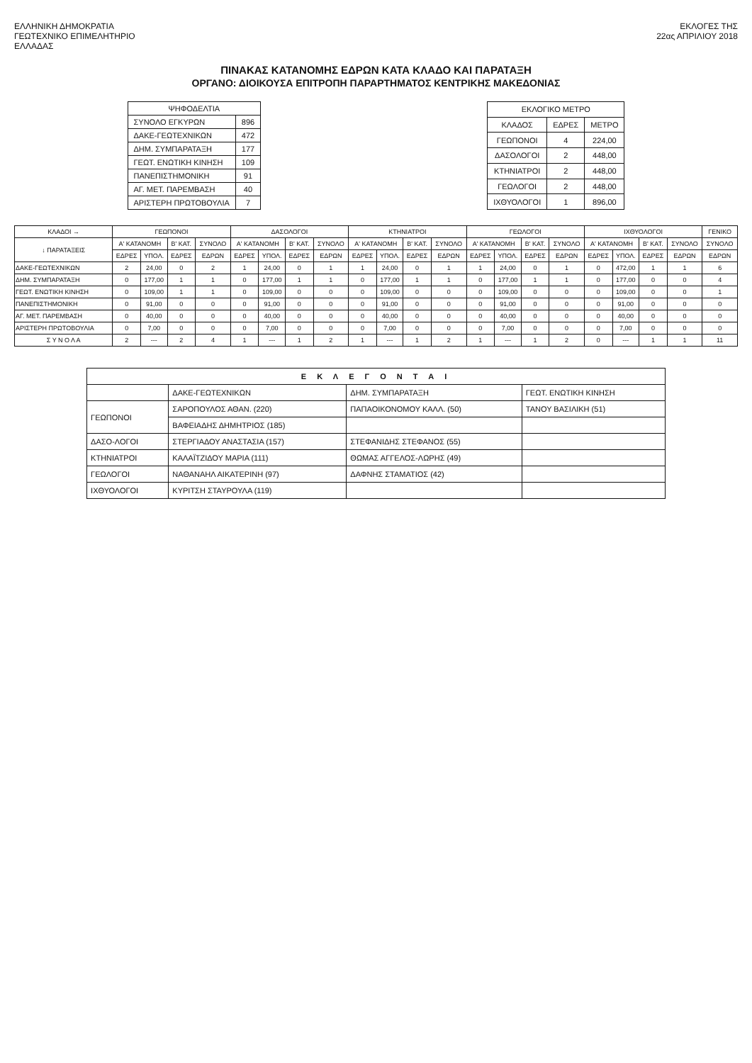ΕΛΛΗΝΙΚΗ ΔΗΜΟΚΡΑΤΙΑ
ΓΕΩΤΕΧΝΙΚΟ ΕΠΙΜΕΛΗΤΗΡΙΟ
ΕΛΛΑΔΑΣ
ΕΚΛΟΓΕΣ ΤΗΣ
22ας ΑΠΡΙΛΙΟΥ 2018
ΠΙΝΑΚΑΣ ΚΑΤΑΝΟΜΗΣ ΕΔΡΩΝ ΚΑΤΑ ΚΛΑΔΟ ΚΑΙ ΠΑΡΑΤΑΞΗ
ΟΡΓΑΝΟ: ΔΙΟΙΚΟΥΣΑ ΕΠΙΤΡΟΠΗ ΠΑΡΑΡΤΗΜΑΤΟΣ ΚΕΝΤΡΙΚΗΣ ΜΑΚΕΔΟΝΙΑΣ
| ΨΗΦΟΔΕΛΤΙΑ | |
| --- | --- |
| ΣΥΝΟΛΟ ΕΓΚΥΡΩΝ | 896 |
| ΔΑΚΕ-ΓΕΩΤΕΧΝΙΚΩΝ | 472 |
| ΔΗΜ. ΣΥΜΠΑΡΑΤΑΞΗ | 177 |
| ΓΕΩΤ. ΕΝΩΤΙΚΗ ΚΙΝΗΣΗ | 109 |
| ΠΑΝΕΠΙΣΤΗΜΟΝΙΚΗ | 91 |
| ΑΓ. ΜΕΤ. ΠΑΡΕΜΒΑΣΗ | 40 |
| ΑΡΙΣΤΕΡΗ ΠΡΩΤΟΒΟΥΛΙΑ | 7 |
| ΕΚΛΟΓΙΚΟ ΜΕΤΡΟ | | |
| --- | --- | --- |
| ΚΛΑΔΟΣ | ΕΔΡΕΣ | ΜΕΤΡΟ |
| ΓΕΩΠΟΝΟΙ | 4 | 224,00 |
| ΔΑΣΟΛΟΓΟΙ | 2 | 448,00 |
| ΚΤΗΝΙΑΤΡΟΙ | 2 | 448,00 |
| ΓΕΩΛΟΓΟΙ | 2 | 448,00 |
| ΙΧΘΥΟΛΟΓΟΙ | 1 | 896,00 |
| ΚΛΑΔΟΙ → | ΓΕΩΠΟΝΟΙ | | | | ΔΑΣΟΛΟΓΟΙ | | | | ΚΤΗΝΙΑΤΡΟΙ | | | | ΓΕΩΛΟΓΟΙ | | | | ΙΧΘΥΟΛΟΓΟΙ | | | | ΓΕΝΙΚΟ |
| --- | --- | --- | --- | --- | --- | --- | --- | --- | --- | --- | --- | --- | --- | --- | --- | --- | --- | --- | --- | --- | --- |
| ↓ ΠΑΡΑΤΑΞΕΙΣ | Α' ΚΑΤΑΝΟΜΗ | | Β' ΚΑΤ. | ΣΥΝΟΛΟ | Α' ΚΑΤΑΝΟΜΗ | | Β' ΚΑΤ. | ΣΥΝΟΛΟ | Α' ΚΑΤΑΝΟΜΗ | | Β' ΚΑΤ. | ΣΥΝΟΛΟ | Α' ΚΑΤΑΝΟΜΗ | | Β' ΚΑΤ. | ΣΥΝΟΛΟ | Α' ΚΑΤΑΝΟΜΗ | | Β' ΚΑΤ. | ΣΥΝΟΛΟ | ΣΥΝΟΛΟ |
| | ΕΔΡΕΣ | ΥΠΟΛ. | ΕΔΡΕΣ | ΕΔΡΩΝ | ΕΔΡΕΣ | ΥΠΟΛ. | ΕΔΡΕΣ | ΕΔΡΩΝ | ΕΔΡΕΣ | ΥΠΟΛ. | ΕΔΡΕΣ | ΕΔΡΩΝ | ΕΔΡΕΣ | ΥΠΟΛ. | ΕΔΡΕΣ | ΕΔΡΩΝ | ΕΔΡΕΣ | ΥΠΟΛ. | ΕΔΡΕΣ | ΕΔΡΩΝ | ΕΔΡΩΝ |
| ΔΑΚΕ-ΓΕΩΤΕΧΝΙΚΩΝ | 2 | 24,00 | 0 | 2 | 1 | 24,00 | 0 | 1 | 1 | 24,00 | 0 | 1 | 1 | 24,00 | 0 | 1 | 0 | 472,00 | 1 | 1 | 6 |
| ΔΗΜ. ΣΥΜΠΑΡΑΤΑΞΗ | 0 | 177,00 | 1 | 1 | 0 | 177,00 | 1 | 1 | 0 | 177,00 | 1 | 1 | 0 | 177,00 | 1 | 1 | 0 | 177,00 | 0 | 0 | 4 |
| ΓΕΩΤ. ΕΝΩΤΙΚΗ ΚΙΝΗΣΗ | 0 | 109,00 | 1 | 1 | 0 | 109,00 | 0 | 0 | 0 | 109,00 | 0 | 0 | 0 | 109,00 | 0 | 0 | 0 | 109,00 | 0 | 0 | 1 |
| ΠΑΝΕΠΙΣΤΗΜΟΝΙΚΗ | 0 | 91,00 | 0 | 0 | 0 | 91,00 | 0 | 0 | 0 | 91,00 | 0 | 0 | 0 | 91,00 | 0 | 0 | 0 | 91,00 | 0 | 0 | 0 |
| ΑΓ. ΜΕΤ. ΠΑΡΕΜΒΑΣΗ | 0 | 40,00 | 0 | 0 | 0 | 40,00 | 0 | 0 | 0 | 40,00 | 0 | 0 | 0 | 40,00 | 0 | 0 | 0 | 40,00 | 0 | 0 | 0 |
| ΑΡΙΣΤΕΡΗ ΠΡΩΤΟΒΟΥΛΙΑ | 0 | 7,00 | 0 | 0 | 0 | 7,00 | 0 | 0 | 0 | 7,00 | 0 | 0 | 0 | 7,00 | 0 | 0 | 0 | 7,00 | 0 | 0 | 0 |
| Σ Υ Ν Ο Λ Α | 2 | --- | 2 | 4 | 1 | --- | 1 | 2 | 1 | --- | 1 | 2 | 1 | --- | 1 | 2 | 0 | --- | 1 | 1 | 11 |
| Ε Κ Λ Ε Γ Ο Ν Τ Α Ι | | | |
| --- | --- | --- | --- |
| | ΔΑΚΕ-ΓΕΩΤΕΧΝΙΚΩΝ | ΔΗΜ. ΣΥΜΠΑΡΑΤΑΞΗ | ΓΕΩΤ. ΕΝΩΤΙΚΗ ΚΙΝΗΣΗ |
| ΓΕΩΠΟΝΟΙ | ΣΑΡΟΠΟΥΛΟΣ ΑΘΑΝ. (220) | ΠΑΠΑΟΙΚΟΝΟΜΟΥ ΚΑΛΛ. (50) | ΤΑΝΟΥ ΒΑΣΙΛΙΚΗ (51) |
| | ΒΑΦΕΙΑΔΗΣ ΔΗΜΗΤΡΙΟΣ (185) | | |
| ΔΑΣΟ-ΛΟΓΟΙ | ΣΤΕΡΓΙΑΔΟΥ ΑΝΑΣΤΑΣΙΑ (157) | ΣΤΕΦΑΝΙΔΗΣ ΣΤΕΦΑΝΟΣ (55) | |
| ΚΤΗΝΙΑΤΡΟΙ | ΚΑΛΑΪΤΖΙΔΟΥ ΜΑΡΙΑ (111) | ΘΩΜΑΣ ΑΓΓΕΛΟΣ-ΛΩΡΗΣ (49) | |
| ΓΕΩΛΟΓΟΙ | ΝΑΘΑΝΑΗΛ ΑΙΚΑΤΕΡΙΝΗ (97) | ΔΑΦΝΗΣ ΣΤΑΜΑΤΙΟΣ (42) | |
| ΙΧΘΥΟΛΟΓΟΙ | ΚΥΡΙΤΣΗ ΣΤΑΥΡΟΥΛΑ (119) | | |